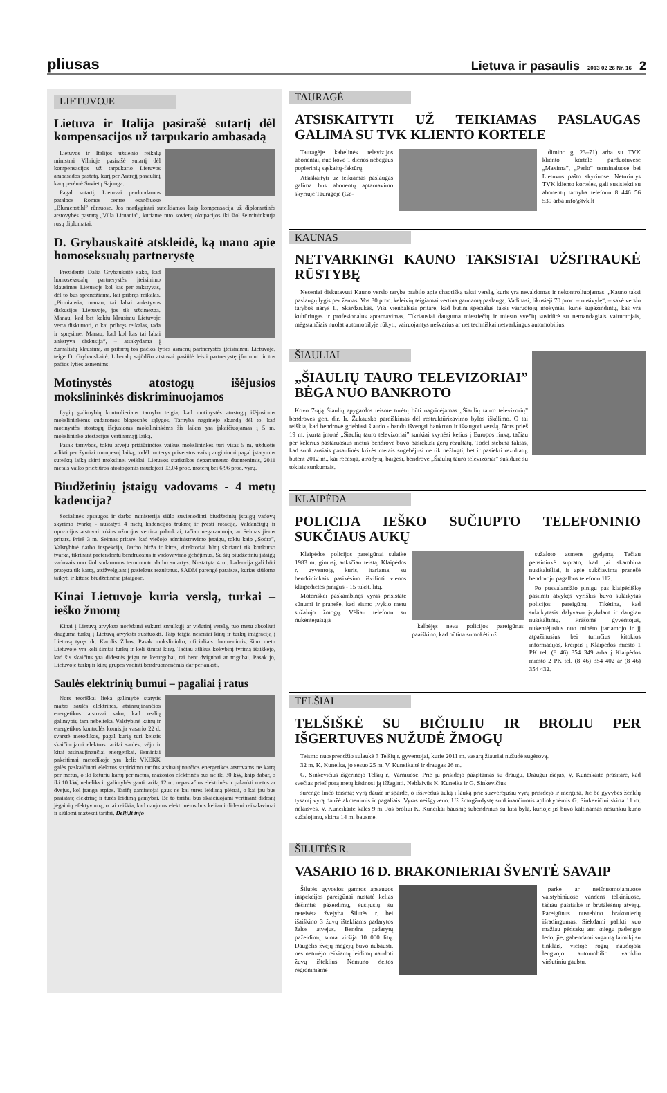pliusas Lietuva ir pasaulis 2013 02 26 Nr. 16 2
LIETUVOJE
Lietuva ir Italija pasirašė sutartį dėl kompensacijos už tarpukario ambasadą
Lietuvos ir Italijos užsienio reikalų ministrai Vilniuje pasirašė sutartį dėl kompensacijos už tarpukario Lietuvos ambasados pastatą, kurį per Antrąjį pasaulinį karą perėmė Sovietų Sąjunga.
Pagal sutartį, Lietuvai perduodamos patalpos Romos centre esančiuose „Blumenstihl” rūmuose. Jos neatlygintai suteikiamos kaip kompensacija už diplomatinės atstovybės pastatą „Villa Lituania”, kuriame nuo sovietų okupacijos iki šiol šeimininkauja rusų diplomatai.
D. Grybauskaitė atskleidė, ką mano apie homoseksualų partnerystę
Prezidentė Dalia Grybaukaitė sako, kad homoseksualų partnerystės įteisinimo klausimas Lietuvoje kol kas per ankstyvas, dėl to bus sprendžiama, kai pribręs reikalas. „Pirmiausia, manau, tai labai ankstyvos diskusijos Lietuvoje, jos tik užsimezga. Manau, kad bet kokiu klausimu Lietuvoje verta diskutuoti, o kai pribręs reikalas, tada ir spręsime. Manau, kad kol kas tai labai ankstyva diskusija“, – atsakydama į žurnalistų klausimą, ar pritartų tos pačios lyties asmenų partnerystės įteisinimui Lietuvoje, teigė D. Grybauskaitė. Liberalų sąjūdžio atstovai pasiūlė leisti partnerystę įforminti ir tos pačios lyties asmenims.
Motinystės atostogų išėjusios mokslininkės diskriminuojamos
Lygių galimybių kontrolieriaus tarnyba teigia, kad motinystės atostogų išėjusioms mokslininkėms sudaromos blogesnės sąlygos. Tarnyba nagrinėjo skundą dėl to, kad motinystės atostogų išėjusioms mokslininkėms šis laikas yra įskaičiuojamas į 5 m. mokslininko atestacijos vertinamąjį laiką.
Pasak tarnybos, tokiu atveju prižiūrinčios vaikus mokslininkės turi visas 5 m. užduotis atlikti per žymiai trumpesnį laiką, todėl moterys priverstos vaikų auginimui pagal įstatymus suteiktą laiką skirti mokslinei veiklai. Lietuvos statistikos departamento duomenimis, 2011 metais vaiko priežiūros atostogomis naudojosi 93,04 proc. moterų bei 6,96 proc. vyrų.
Biudžetinių įstaigų vadovams - 4 metų kadencija?
Socialinės apsaugos ir darbo ministerija siūlo suvienodinti biudžetinių įstaigų vadovų skyrimo tvarką - nustatyti 4 metų kadencijos trukmę ir įvesti rotaciją. Valdančiųjų ir opozicijos atstovai tokius užmojus vertina palankiai, tačiau negarantuoja, ar Seimas jiems pritars. Prieš 3 m. Seimas pritarė, kad viešojo administravimo įstaigų, tokių kaip „Sodra”, Valstybinė darbo inspekcija, Darbo birža ir kitos, direktoriai būtų skiriami tik konkurso tvarka, tikrinant pretendentų bendruosius ir vadovavimo gebėjimus. Su šių biudžetinių įstaigų vadovais nuo šiol sudaromos terminuoto darbo sutartys. Nustatyta 4 m. kadencija gali būti pratęsta tik kartą, atsižvelgiant į pasiektus rezultatus. SADM parengė pataisas, kurias siūloma taikyti ir kitose biudžetinėse įstaigose.
Kinai Lietuvoje kuria verslą, turkai – ieško žmonų
Kinai į Lietuvą atvyksta norėdami sukurti smulkųjį ar vidutinį verslą, tuo metu absoliuti dauguma turkų į Lietuvą atvyksta susituokti. Taip teigia neseniai kinų ir turkų imigraciją į Lietuvą tyręs dr. Karolis Žibas. Pasak mokslininko, oficialiais duomenimis, šiuo metu Lietuvoje yra keli šimtai turkų ir keli šimtai kinų. Tačiau atlikus kokybinį tyrimą išaiškėjo, kad šis skaičius yra didesnis jeigu ne keturgubai, tai bent dvigubai ar trigubai. Pasak jo, Lietuvoje turkų ir kinų grupes vadinti bendruomenėmis dar per anksti.
Saulės elektrinių bumui – pagaliai į ratus
Nors teoriškai lieka galimybė statytis mažas saulės elektrines, atsinaujinančios energetikos atstovai sako, kad realių galimybių tam nebelieka. Valstybinė kainų ir energetikos kontrolės komisija vasario 22 d. svarstė metodikos, pagal kurią turi keistis skaičiuojami elektros tarifai saulės, vėjo ir kitai atsinaujinančiai energetikai. Esminiai pakeitimai metodikoje yra keli: VKEKK galės paskaičiuoti elektros supirkimo tarifus atsinaujinančios energetikos atstovams ne kartą per metus, o iki keturių kartų per metus, mažosios elektrinės bus ne iki 30 kW, kaip dabar, o iki 10 kW, nebeliks ir galimybės gauti tarifą 12 m. nepastačius elektrinės ir palaukti metus ar dvejus, kol įranga atpigs. Tarifą gamintojai gaus ne kai turės leidimą plėtrai, o kai jau bus pasistatę elektrinę ir turės leidimą gamybai. Be to tarifai bus skaičiuojami vertinant didesnį jėgainių efektyvumą, o tai reiškia, kad naujoms elektrinėms bus keliami didesni reikalavimai ir siūlomi mažesni tarifai. Delfi.lt info
TAURAGĖ
ATSISKAITYTI UŽ TEIKIAMAS PASLAUGAS GALIMA SU TVK KLIENTO KORTELE
Tauragėje kabelinės televizijos abonentai, nuo kovo 1 dienos nebegaus popierinių sąskaitų-faktūrų.
Atsiskaityti už teikiamas paslaugas galima bus abonentų aptarnavimo skyriuje Tauragėje (Ge-
dimino g. 23–71) arba su TVK kliento kortele parduotuvėse „Maxima”, „Perlo” terminaluose bei Lietuvos pašto skyriuose. Neturintys TVK kliento kortelės, gali susisiekti su abonentų tarnyba telefonu 8 446 56 530 arba info@tvk.lt
KAUNAS
NETVARKINGI KAUNO TAKSISTAI UŽSITRAUKĖ RŪSTYBĘ
Neseniai diskutavusi Kauno verslo taryba prabilo apie chaotišką taksi verslą, kuris yra nevaldomas ir nekontroliuojamas. „Kauno taksi paslaugų lygis per žemas. Vos 30 proc. keleivių teigiamai vertina gaunamą paslaugą. Vadinasi, likusieji 70 proc. – nusivylę“, – sakė verslo tarybos narys L. Skardžiukas. Visi vienbalsiai pritarė, kad būtini specialūs taksi vairuotojų mokymai, kurie supažindintų, kas yra kultūringas ir profesionalus aptarnavimas. Tikriausiai dauguma miestiečių ir miesto svečių susidūrė su nemandagiais vairuotojais, mėgstančiais nuolat automobilyje rūkyti, vairuojantys nešvarius ar net techniškai netvarkingus automobilius.
ŠIAULIAI
„ŠIAULIŲ TAURO TELEVIZORIAI” BĖGA NUO BANKROTO
Kovo 7-ąją Šiaulių apygardos teisme turėtų būti nagrinėjamas „Šiaulių tauro televizorių” bendrovės gen. dir. Ir. Žukausko pareiškimas dėl restruktūrizavimo bylos iškėlimo. O tai reiškia, kad bendrovė griebiasi šiaudo - bando išvengti bankroto ir išsaugoti verslą. Nors prieš 19 m. įkurta įmonė „Šiaulių tauro televizoriai” sunkiai skynėsi kelius į Europos rinką, tačiau per kelerius pastaruosius metus bendrovė buvo pasiekusi gerų rezultatų. Todėl stebina faktas, kad sunkiausiais pasaulinės krizės metais sugebėjusi ne tik nežlugti, bet ir pasiekti rezultatų, būtent 2012 m., kai recesija, atrodytų, baigėsi, bendrovė „Šiaulių tauro televizoriai” susidūrė su tokiais sunkumais.
KLAIPĖDA
POLICIJA IEŠKO SUČIUPTO TELEFONINIO SUKČIAUS AUKŲ
Klaipėdos policijos pareigūnai sulaikė 1983 m. gimusį, anksčiau teistą, Klaipėdos r. gyventoją, kuris, įtariama, su bendrininkais pasikėsino išvilioti vienos klaipėdietės pinigus - 15 tūkst. litų.
Moteriškei paskambinęs vyras prisistatė sūnumi ir pranešė, kad eismo įvykio metu sužalojo žmogų. Vėliau telefonu su nukentėjusiąja
kalbėjęs neva policijos pareigūnas paaiškino, kad būtina sumokėti už
sužaloto asmens gydymą. Tačiau pensininkė suprato, kad jai skambina nusikaltėliai, ir apie sukčiavimą pranešė bendruoju pagalbos telefonu 112.
Po pusvalandžio pinigų pas klaipėdiškę pasiimti atvykęs vyriškis buvo sulaikytas policijos pareigūnų. Tikėtina, kad sulaikytasis dalyvavo įvykdant ir daugiau nusikaltimų. Prašome gyventojus, nukentėjusius nuo minėto įtariamojo ir jį atpažinusius bei turinčius kitokios informacijos, kreiptis į Klaipėdos miesto 1 PK tel. (8 46) 354 349 arba į Klaipėdos miesto 2 PK tel. (8 46) 354 402 ar (8 46) 354 432.
TELŠIAI
TELŠIŠKĖ SU BIČIULIU IR BROLIU PER IŠGERTUVES NUŽUDĖ ŽMOGŲ
Teismo nuosprendžio sulaukė 3 Telšių r. gyventojai, kurie 2011 m. vasarą žiauriai nužudė sugėrovą.
32 m. K. Kuneika, jo sesuo 25 m. V. Kuneikaitė ir draugas 26 m.
G. Sinkevičius išgėrinėjo Telšių r., Varniuose. Prie jų prisidėjo pažįstamas su draugu. Draugui išėjus, V. Kuneikaitė prasitarė, kad svečias prieš porą metų kėsinosi ją išžaginti. Neblaivūs K. Kuneika ir G. Sinkevičius
surengė linčo teismą: vyrą daužė ir spardė, o išsivedus auką į lauką prie sužvėrėjusių vyrų prisidėjo ir mergina. Jie be gyvybės ženklų tysantį vyrą daužė akmenimis ir pagaliais. Vyras neišgyveno. Už žmogžudystę sunkinančiomis aplinkybėmis G. Sinkevičiui skirta 11 m. nelaisvės. V. Kuneikaitė kalės 9 m. Jos broliui K. Kuneikai bausmę subendrinus su kita byla, kurioje jis buvo kaltinamas nesunkiu kūno sužalojimu, skirta 14 m. bausmė.
ŠILUTĖS R.
VASARIO 16 D. BRAKONIERIAI ŠVENTĖ SAVAIP
Šilutės gyvosios gamtos apsaugos inspekcijos pareigūnai nustatė kelias dešimtis pažeidimų, susijusių su neteisėta žvejyba Šilutės r. bei išaiškino 3 žuvų ištekliams padarytos žalos atvejus. Bendra padarytų pažeidimų suma viršija 10 000 litų. Daugelis žvejų mėgėjų buvo nubausti, nes neturėjo reikiamų leidimų naudoti žuvų išteklius Nemuno deltos regioniniame
parke ar neišnuomojamuose valstybiniuose vandens telkiniuose, tačiau pasitaikė ir brutalesnių atvejų. Pareigūnus nustebino brakonierių išradingumas. Siekdami palikti kuo mažiau pėdsakų ant sniegu padengto ledo, jie, gabendami sugautą laimikį su tinklais, vietoje rogių naudojosi lengvojo automobilio variklio viršutiniu gaubtu.